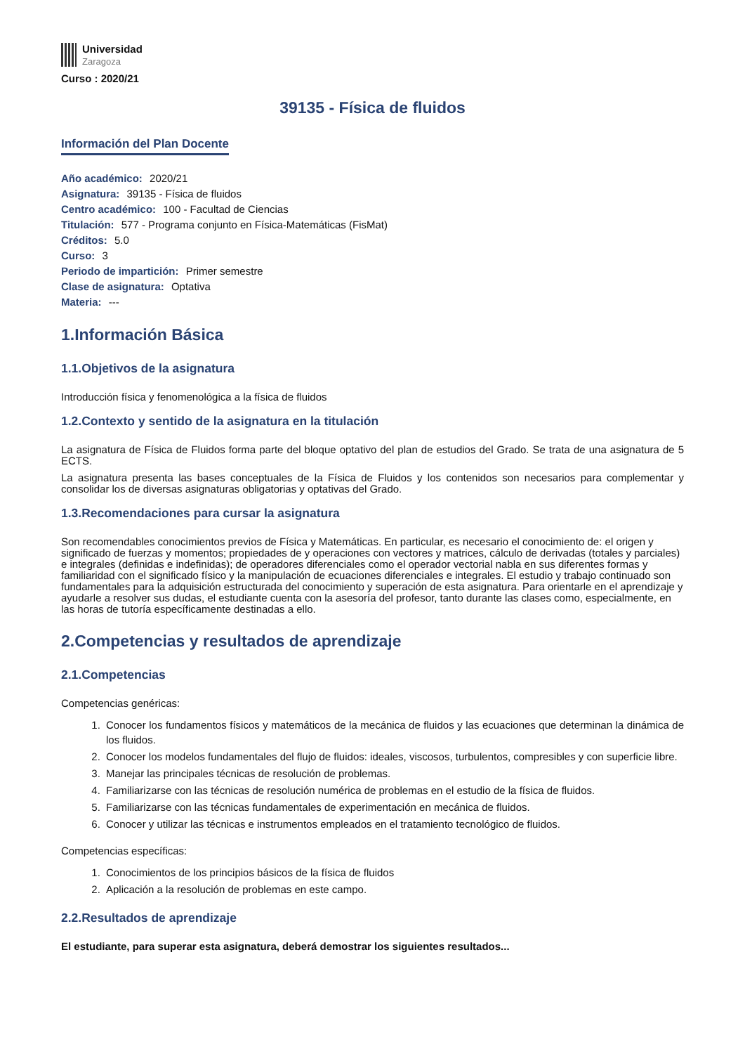Universidad
Zaragoza
Curso : 2020/21
39135 - Física de fluidos
Información del Plan Docente
Año académico: 2020/21
Asignatura: 39135 - Física de fluidos
Centro académico: 100 - Facultad de Ciencias
Titulación: 577 - Programa conjunto en Física-Matemáticas (FisMat)
Créditos: 5.0
Curso: 3
Periodo de impartición: Primer semestre
Clase de asignatura: Optativa
Materia: ---
1.Información Básica
1.1.Objetivos de la asignatura
Introducción física y fenomenológica a la física de fluidos
1.2.Contexto y sentido de la asignatura en la titulación
La asignatura de Física de Fluidos forma parte del bloque optativo del plan de estudios del Grado. Se trata de una asignatura de 5 ECTS.
La asignatura presenta las bases conceptuales de la Física de Fluidos y los contenidos son necesarios para complementar y consolidar los de diversas asignaturas obligatorias y optativas del Grado.
1.3.Recomendaciones para cursar la asignatura
Son recomendables conocimientos previos de Física y Matemáticas. En particular, es necesario el conocimiento de: el origen y significado de fuerzas y momentos; propiedades de y operaciones con vectores y matrices, cálculo de derivadas (totales y parciales) e integrales (definidas e indefinidas); de operadores diferenciales como el operador vectorial nabla en sus diferentes formas y familiaridad con el significado físico y la manipulación de ecuaciones diferenciales e integrales. El estudio y trabajo continuado son fundamentales para la adquisición estructurada del conocimiento y superación de esta asignatura. Para orientarle en el aprendizaje y ayudarle a resolver sus dudas, el estudiante cuenta con la asesoría del profesor, tanto durante las clases como, especialmente, en las horas de tutoría específicamente destinadas a ello.
2.Competencias y resultados de aprendizaje
2.1.Competencias
Competencias genéricas:
1. Conocer los fundamentos físicos y matemáticos de la mecánica de fluidos y las ecuaciones que determinan la dinámica de los fluidos.
2. Conocer los modelos fundamentales del flujo de fluidos: ideales, viscosos, turbulentos, compresibles y con superficie libre.
3. Manejar las principales técnicas de resolución de problemas.
4. Familiarizarse con las técnicas de resolución numérica de problemas en el estudio de la física de fluidos.
5. Familiarizarse con las técnicas fundamentales de experimentación en mecánica de fluidos.
6. Conocer y utilizar las técnicas e instrumentos empleados en el tratamiento tecnológico de fluidos.
Competencias específicas:
1. Conocimientos de los principios básicos de la física de fluidos
2. Aplicación a la resolución de problemas en este campo.
2.2.Resultados de aprendizaje
El estudiante, para superar esta asignatura, deberá demostrar los siguientes resultados...